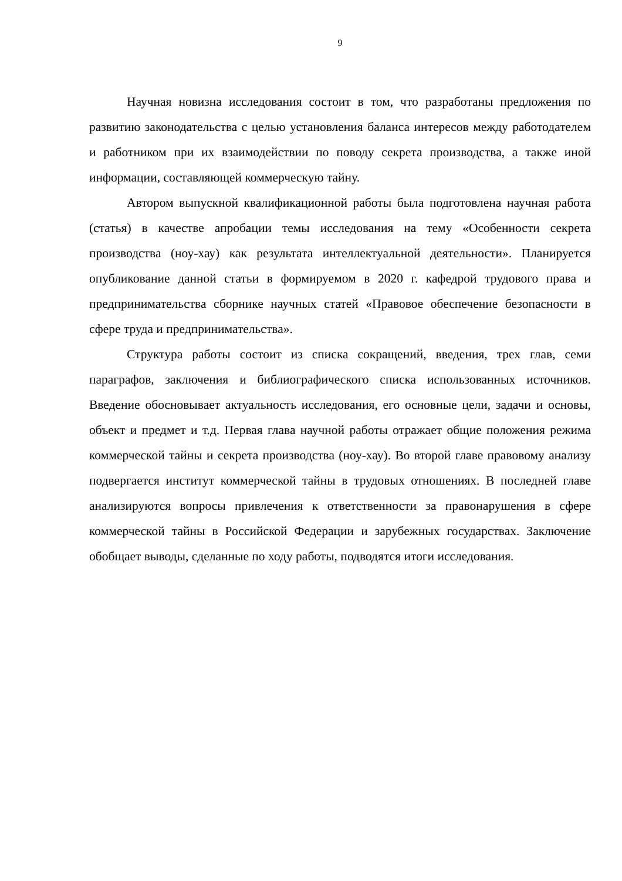9
Научная новизна исследования состоит в том, что разработаны предложения по развитию законодательства с целью установления баланса интересов между работодателем и работником при их взаимодействии по поводу секрета производства, а также иной информации, составляющей коммерческую тайну.
Автором выпускной квалификационной работы была подготовлена научная работа (статья) в качестве апробации темы исследования на тему «Особенности секрета производства (ноу-хау) как результата интеллектуальной деятельности». Планируется опубликование данной статьи в формируемом в 2020 г. кафедрой трудового права и предпринимательства сборнике научных статей «Правовое обеспечение безопасности в сфере труда и предпринимательства».
Структура работы состоит из списка сокращений, введения, трех глав, семи параграфов, заключения и библиографического списка использованных источников. Введение обосновывает актуальность исследования, его основные цели, задачи и основы, объект и предмет и т.д. Первая глава научной работы отражает общие положения режима коммерческой тайны и секрета производства (ноу-хау). Во второй главе правовому анализу подвергается институт коммерческой тайны в трудовых отношениях. В последней главе анализируются вопросы привлечения к ответственности за правонарушения в сфере коммерческой тайны в Российской Федерации и зарубежных государствах. Заключение обобщает выводы, сделанные по ходу работы, подводятся итоги исследования.